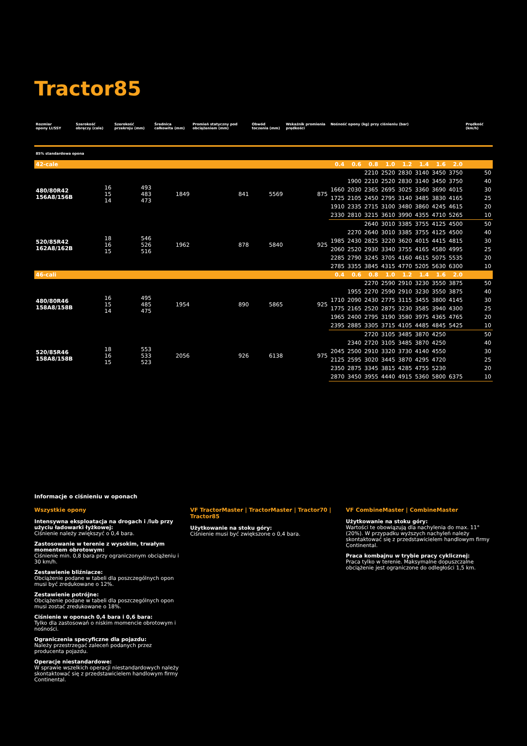Tractor85
| Rozmiar opony LI/SSY | Szerokość obręczy (cale) | Szerokość przekroju (mm) | Średnica całkowita (mm) | Promień statyczny pod obciążeniem (mm) | Obwód toczenia (mm) | Wskaźnik promienia prędkości | Nośność opony (kg) przy ciśnieniu (bar) | | | | | | | | Prędkość (km/h) |
| --- | --- | --- | --- | --- | --- | --- | --- | --- | --- | --- | --- | --- | --- | --- | --- |
| 85% standardowa opona | | | | | | | | | | | | | | | |
| 42-cale | | | | | | | 0.4 | 0.6 | 0.8 | 1.0 | 1.2 | 1.4 | 1.6 | 2.0 | |
| 480/80R42 156A8/156B | 16 15 14 | 493 483 473 | 1849 | 841 | 5569 | 875 | | | 2210 | 2520 | 2830 | 3140 | 3450 | 3750 | 50 |
| | | | | | | | | 1900 | 2210 | 2520 | 2830 | 3140 | 3450 | 3750 | 40 |
| | | | | | | | 1660 | 2030 | 2365 | 2695 | 3025 | 3360 | 3690 | 4015 | 30 |
| | | | | | | | 1725 | 2105 | 2450 | 2795 | 3140 | 3485 | 3830 | 4165 | 25 |
| | | | | | | | 1910 | 2335 | 2715 | 3100 | 3480 | 3860 | 4245 | 4615 | 20 |
| | | | | | | | 2330 | 2810 | 3215 | 3610 | 3990 | 4355 | 4710 | 5265 | 10 |
| 520/85R42 162A8/162B | 18 16 15 | 546 526 516 | 1962 | 878 | 5840 | 925 | | | 2640 | 3010 | 3385 | 3755 | 4125 | 4500 | 50 |
| | | | | | | | | 2270 | 2640 | 3010 | 3385 | 3755 | 4125 | 4500 | 40 |
| | | | | | | | 1985 | 2430 | 2825 | 3220 | 3620 | 4015 | 4415 | 4815 | 30 |
| | | | | | | | 2060 | 2520 | 2930 | 3340 | 3755 | 4165 | 4580 | 4995 | 25 |
| | | | | | | | 2285 | 2790 | 3245 | 3705 | 4160 | 4615 | 5075 | 5535 | 20 |
| | | | | | | | 2785 | 3355 | 3845 | 4315 | 4770 | 5205 | 5630 | 6300 | 10 |
| 46-cali | | | | | | | 0.4 | 0.6 | 0.8 | 1.0 | 1.2 | 1.4 | 1.6 | 2.0 | |
| 480/80R46 158A8/158B | 16 15 14 | 495 485 475 | 1954 | 890 | 5865 | 925 | | | 2270 | 2590 | 2910 | 3230 | 3550 | 3875 | 50 |
| | | | | | | | | 1955 | 2270 | 2590 | 2910 | 3230 | 3550 | 3875 | 40 |
| | | | | | | | 1710 | 2090 | 2430 | 2775 | 3115 | 3455 | 3800 | 4145 | 30 |
| | | | | | | | 1775 | 2165 | 2520 | 2875 | 3230 | 3585 | 3940 | 4300 | 25 |
| | | | | | | | 1965 | 2400 | 2795 | 3190 | 3580 | 3975 | 4365 | 4765 | 20 |
| | | | | | | | 2395 | 2885 | 3305 | 3715 | 4105 | 4485 | 4845 | 5425 | 10 |
| 520/85R46 158A8/158B | 18 16 15 | 553 533 523 | 2056 | 926 | 6138 | 975 | | | 2720 | 3105 | 3485 | 3870 | 4250 | | 50 |
| | | | | | | | | 2340 | 2720 | 3105 | 3485 | 3870 | 4250 | | 40 |
| | | | | | | | 2045 | 2500 | 2910 | 3320 | 3730 | 4140 | 4550 | | 30 |
| | | | | | | | 2125 | 2595 | 3020 | 3445 | 3870 | 4295 | 4720 | | 25 |
| | | | | | | | 2350 | 2875 | 3345 | 3815 | 4285 | 4755 | 5230 | | 20 |
| | | | | | | | 2870 | 3450 | 3955 | 4440 | 4915 | 5360 | 5800 | 6375 | 10 |
Informacje o ciśnieniu w oponach
Wszystkie opony
Intensywna eksploatacja na drogach i /lub przy użyciu ładowarki łyżkowej:
Ciśnienie należy zwiększyć o 0,4 bara.
Zastosowanie w terenie z wysokim, trwałym momentem obrotowym:
Ciśnienie min. 0,8 bara przy ograniczonym obciążeniu i 30 km/h.
Zestawienie bliźniacze:
Obciążenie podane w tabeli dla poszczególnych opon musi być zredukowane o 12%.
Zestawienie potrójne:
Obciążenie podane w tabeli dla poszczególnych opon musi zostać zredukowane o 18%.
Ciśnienie w oponach 0,4 bara i 0,6 bara:
Tylko dla zastosowań o niskim momencie obrotowym i nośności.
Ograniczenia specyficzne dla pojazdu:
Należy przestrzegać zaleceń podanych przez producenta pojazdu.
Operacje niestandardowe:
W sprawie wszelkich operacji niestandardowych należy skontaktować się z przedstawicielem handlowym firmy Continental.
VF TractorMaster | TractorMaster | Tractor70 | Tractor85
Użytkowanie na stoku góry:
Ciśnienie musi być zwiększone o 0,4 bara.
VF CombineMaster | CombineMaster
Użytkowanie na stoku góry:
Wartości te obowiązują dla nachylenia do max. 11° (20%). W przypadku wyższych nachyleń należy skontaktować się z przedstawicielem handlowym firmy Continental.
Praca kombajnu w trybie pracy cyklicznej:
Praca tylko w terenie. Maksymalne dopuszczalne obciążenie jest ograniczone do odległości 1,5 km.